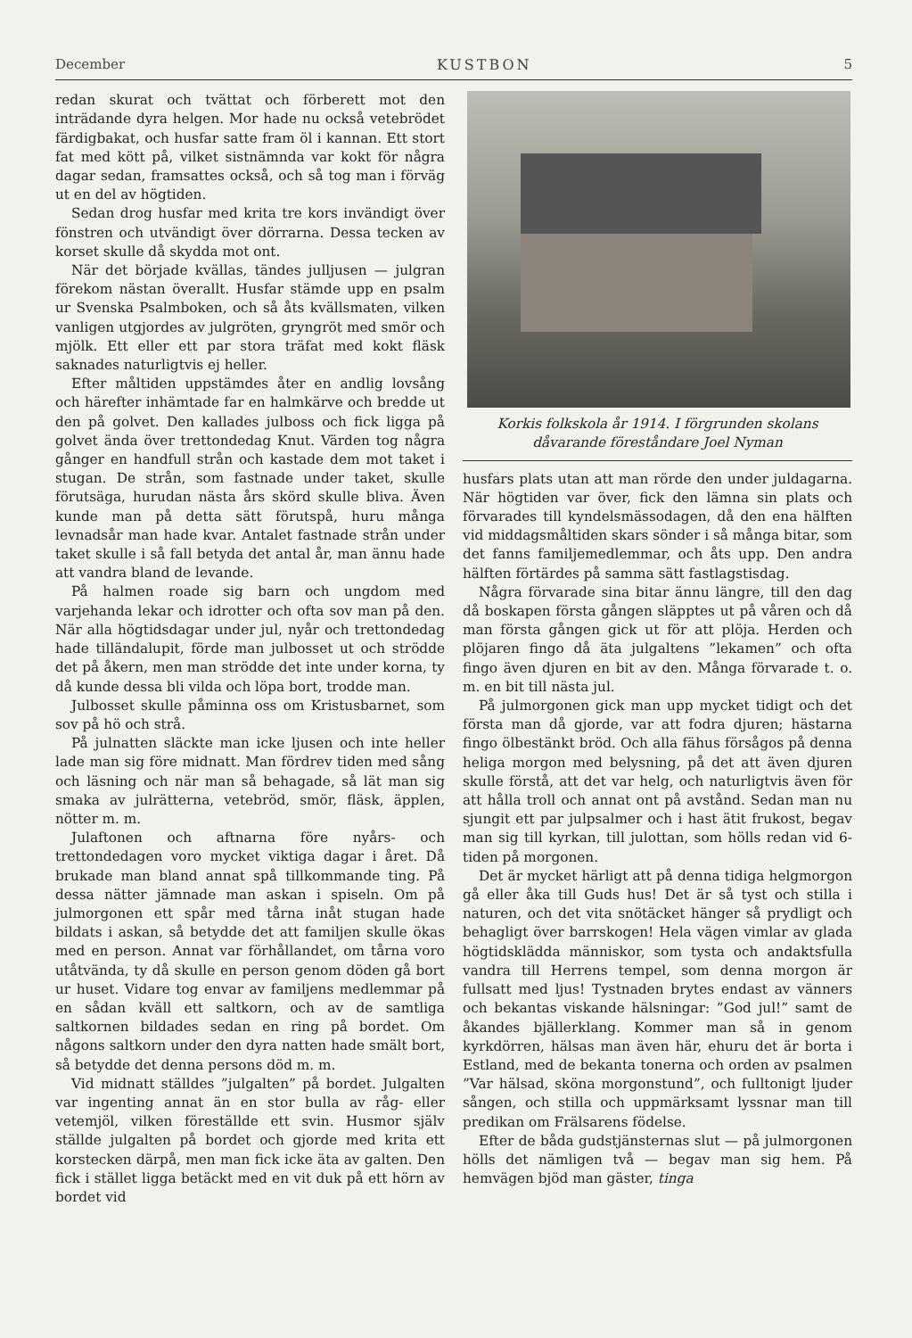December KUSTBON 5
redan skurat och tvättat och förberett mot den inträdande dyra helgen. Mor hade nu också vetebrödet färdigbakat, och husfar satte fram öl i kannan. Ett stort fat med kött på, vilket sistnämnda var kokt för några dagar sedan, framsattes också, och så tog man i förväg ut en del av högtiden.
Sedan drog husfar med krita tre kors invändigt över fönstren och utvändigt över dörrarna. Dessa tecken av korset skulle då skydda mot ont.
När det började kvällas, tändes julljusen — julgran förekom nästan överallt. Husfar stämde upp en psalm ur Svenska Psalmboken, och så åts kvällsmaten, vilken vanligen utgjordes av julgröten, gryngröt med smör och mjölk. Ett eller ett par stora träfat med kokt fläsk saknades naturligtvis ej heller.
Efter måltiden uppstämdes åter en andlig lovsång och härefter inhämtade far en halmkärve och bredde ut den på golvet. Den kallades julboss och fick ligga på golvet ända över trettondedag Knut. Värden tog några gånger en handfull strån och kastade dem mot taket i stugan. De strån, som fastnade under taket, skulle förutsäga, hurudan nästa års skörd skulle bliva. Även kunde man på detta sätt förutspå, huru många levnadsår man hade kvar. Antalet fastnade strån under taket skulle i så fall betyda det antal år, man ännu hade att vandra bland de levande.
På halmen roade sig barn och ungdom med varjehanda lekar och idrotter och ofta sov man på den. När alla högtidsdagar under jul, nyår och trettondedag hade tilländalupit, förde man julbosset ut och strödde det på åkern, men man strödde det inte under korna, ty då kunde dessa bli vilda och löpa bort, trodde man.
Julbosset skulle påminna oss om Kristusbarnet, som sov på hö och strå.
På julnatten släckte man icke ljusen och inte heller lade man sig före midnatt. Man fördrev tiden med sång och läsning och när man så behagade, så lät man sig smaka av julrätterna, vetebröd, smör, fläsk, äpplen, nötter m. m.
Julaftonen och aftnarna före nyårs- och trettondedagen voro mycket viktiga dagar i året. Då brukade man bland annat spå tillkommande ting. På dessa nätter jämnade man askan i spiseln. Om på julmorgonen ett spår med tårna inåt stugan hade bildats i askan, så betydde det att familjen skulle ökas med en person. Annat var förhållandet, om tårna voro utåtvända, ty då skulle en person genom döden gå bort ur huset. Vidare tog envar av familjens medlemmar på en sådan kväll ett saltkorn, och av de samtliga saltkornen bildades sedan en ring på bordet. Om någons saltkorn under den dyra natten hade smält bort, så betydde det denna persons död m. m.
Vid midnatt ställdes ”julgalten” på bordet. Julgalten var ingenting annat än en stor bulla av råg- eller vetemjöl, vilken föreställde ett svin. Husmor själv ställde julgalten på bordet och gjorde med krita ett korstecken därpå, men man fick icke äta av galten. Den fick i stället ligga betäckt med en vit duk på ett hörn av bordet vid
Korkis folkskola år 1914. I förgrunden skolans dåvarande föreståndare Joel Nyman
husfars plats utan att man rörde den under juldagarna. När högtiden var över, fick den lämna sin plats och förvarades till kyndelsmässodagen, då den ena hälften vid middagsmåltiden skars sönder i så många bitar, som det fanns familjemedlemmar, och åts upp. Den andra hälften förtärdes på samma sätt fastlagstisdag.
Några förvarade sina bitar ännu längre, till den dag då boskapen första gången släpptes ut på våren och då man första gången gick ut för att plöja. Herden och plöjaren fingo då äta julgaltens ”lekamen” och ofta fingo även djuren en bit av den. Många förvarade t. o. m. en bit till nästa jul.
På julmorgonen gick man upp mycket tidigt och det första man då gjorde, var att fodra djuren; hästarna fingo ölbestänkt bröd. Och alla fähus försågos på denna heliga morgon med belysning, på det att även djuren skulle förstå, att det var helg, och naturligtvis även för att hålla troll och annat ont på avstånd. Sedan man nu sjungit ett par julpsalmer och i hast ätit frukost, begav man sig till kyrkan, till julottan, som hölls redan vid 6-tiden på morgonen.
Det är mycket härligt att på denna tidiga helgmorgon gå eller åka till Guds hus! Det är så tyst och stilla i naturen, och det vita snötäcket hänger så prydligt och behagligt över barrskogen! Hela vägen vimlar av glada högtidsklädda människor, som tysta och andaktsfulla vandra till Herrens tempel, som denna morgon är fullsatt med ljus! Tystnaden brytes endast av vänners och bekantas viskande hälsningar: ”God jul!” samt de åkandes bjällerklang. Kommer man så in genom kyrkdörren, hälsas man även här, ehuru det är borta i Estland, med de bekanta tonerna och orden av psalmen ”Var hälsad, sköna morgonstund”, och fulltonigt ljuder sången, och stilla och uppmärksamt lyssnar man till predikan om Frälsarens födelse.
Efter de båda gudstjänsternas slut — på julmorgonen hölls det nämligen två — begav man sig hem. På hemvägen bjöd man gäster, tinga